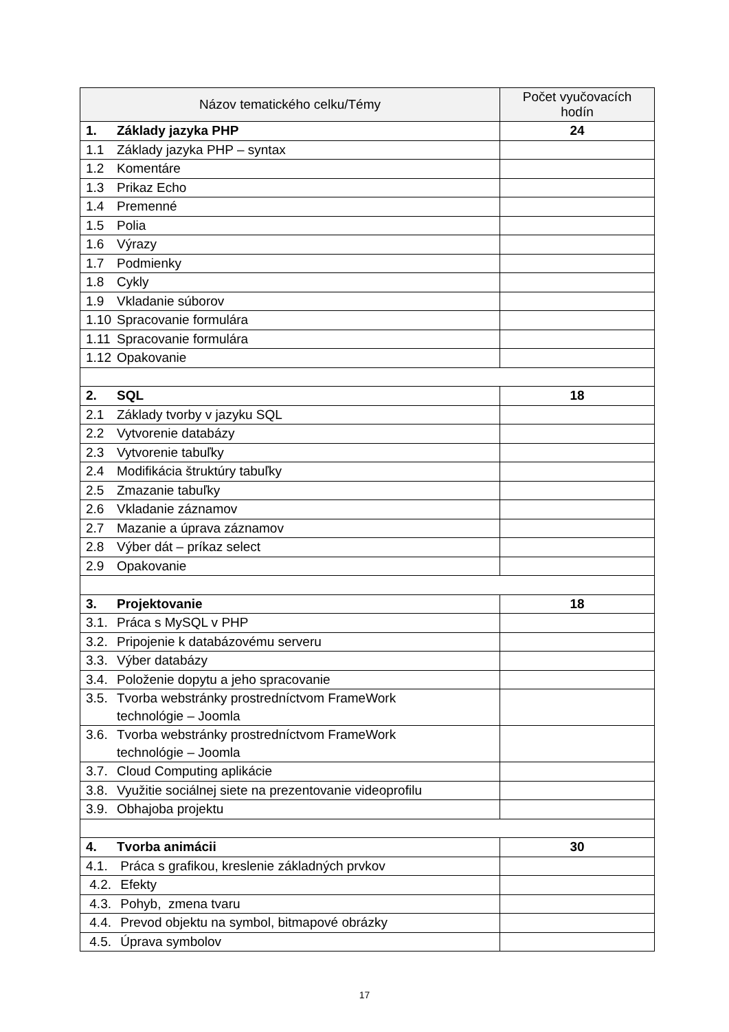| Názov tematického celku/Témy | Počet vyučovacích hodín |
| --- | --- |
| 1. Základy jazyka PHP | 24 |
| 1.1 Základy jazyka PHP – syntax | |
| 1.2 Komentáre | |
| 1.3 Prikaz Echo | |
| 1.4 Premenné | |
| 1.5 Polia | |
| 1.6 Výrazy | |
| 1.7 Podmienky | |
| 1.8 Cykly | |
| 1.9 Vkladanie súborov | |
| 1.10 Spracovanie formulára | |
| 1.11 Spracovanie formulára | |
| 1.12 Opakovanie | |
| 2. SQL | 18 |
| 2.1 Základy tvorby v jazyku SQL | |
| 2.2 Vytvorenie databázy | |
| 2.3 Vytvorenie tabuľky | |
| 2.4 Modifikácia štruktúry tabuľky | |
| 2.5 Zmazanie tabuľky | |
| 2.6 Vkladanie záznamov | |
| 2.7 Mazanie a úprava záznamov | |
| 2.8 Výber dát – príkaz select | |
| 2.9 Opakovanie | |
| 3. Projektovanie | 18 |
| 3.1. Práca s MySQL v PHP | |
| 3.2. Pripojenie k databázovému serveru | |
| 3.3. Výber databázy | |
| 3.4. Položenie dopytu a jeho spracovanie | |
| 3.5. Tvorba webstránky prostredníctvom FrameWork technológie – Joomla | |
| 3.6. Tvorba webstránky prostredníctvom FrameWork technológie – Joomla | |
| 3.7. Cloud Computing aplikácie | |
| 3.8. Využitie sociálnej siete na prezentovanie videoprofilu | |
| 3.9. Obhajoba projektu | |
| 4. Tvorba animácii | 30 |
| 4.1. Práca s grafikou, kreslenie základných prvkov | |
| 4.2. Efekty | |
| 4.3. Pohyb, zmena tvaru | |
| 4.4. Prevod objektu na symbol, bitmapové obrázky | |
| 4.5. Úprava symbolov | |
17